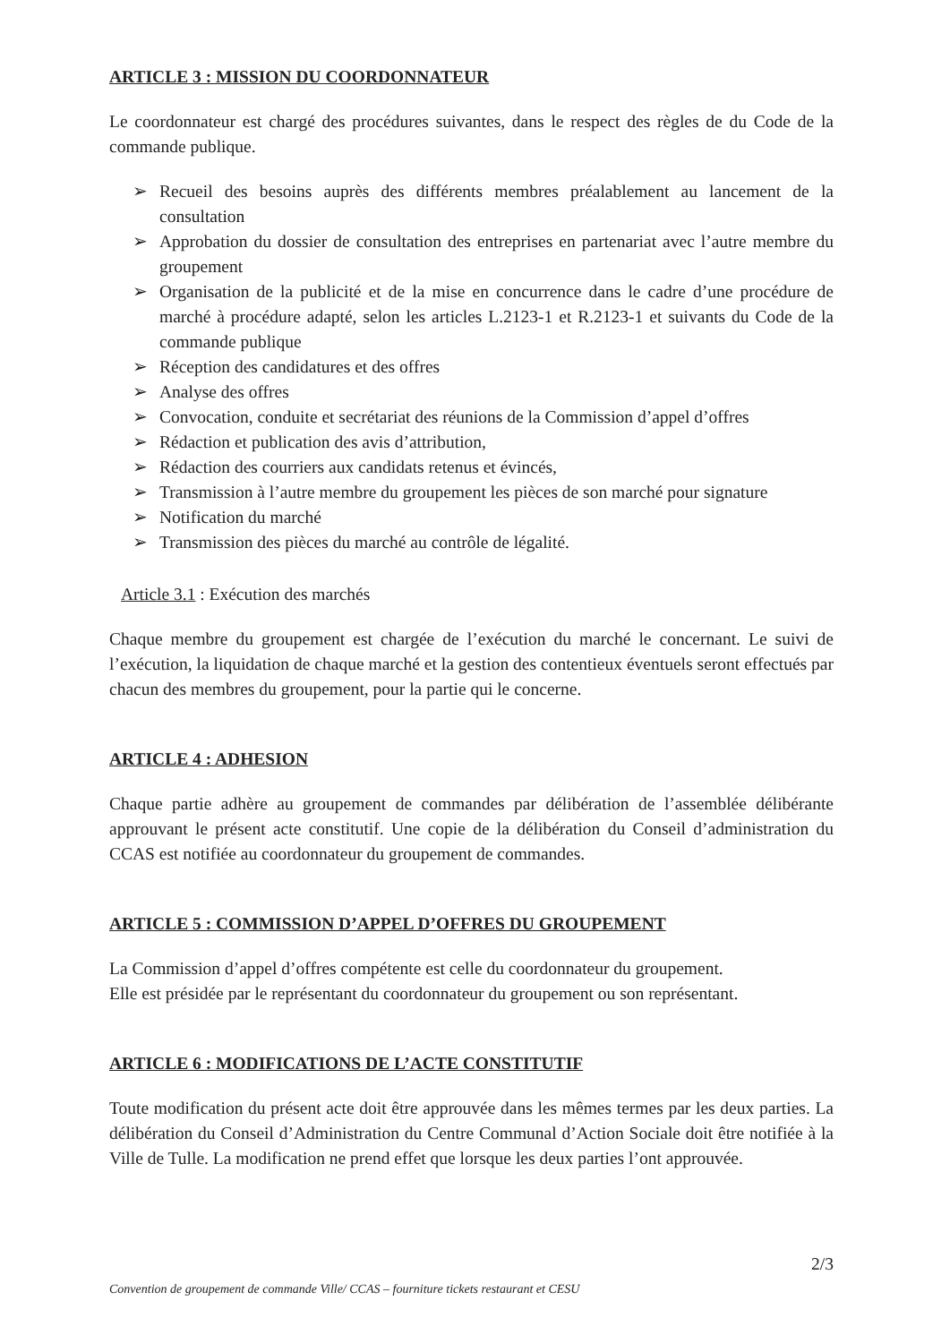ARTICLE 3 : MISSION DU COORDONNATEUR
Le coordonnateur est chargé des procédures suivantes, dans le respect des règles de du Code de la commande publique.
➢ Recueil des besoins auprès des différents membres préalablement au lancement de la consultation
➢ Approbation du dossier de consultation des entreprises en partenariat avec l’autre membre du groupement
➢ Organisation de la publicité et de la mise en concurrence dans le cadre d’une procédure de marché à procédure adapté, selon les articles L.2123-1 et R.2123-1 et suivants du Code de la commande publique
➢ Réception des candidatures et des offres
➢ Analyse des offres
➢ Convocation, conduite et secrétariat des réunions de la Commission d’appel d’offres
➢ Rédaction et publication des avis d’attribution,
➢ Rédaction des courriers aux candidats retenus et évincés,
➢ Transmission à l’autre membre du groupement les pièces de son marché pour signature
➢ Notification du marché
➢ Transmission des pièces du marché au contrôle de légalité.
Article 3.1 : Exécution des marchés
Chaque membre du groupement est chargée de l’exécution du marché le concernant. Le suivi de l’exécution, la liquidation de chaque marché et la gestion des contentieux éventuels seront effectués par chacun des membres du groupement, pour la partie qui le concerne.
ARTICLE 4 : ADHESION
Chaque partie adhère au groupement de commandes par délibération de l’assemblée délibérante approuvant le présent acte constitutif. Une copie de la délibération du Conseil d’administration du CCAS est notifiée au coordonnateur du groupement de commandes.
ARTICLE 5 : COMMISSION D’APPEL D’OFFRES DU GROUPEMENT
La Commission d’appel d’offres compétente est celle du coordonnateur du groupement.
Elle est présidée par le représentant du coordonnateur du groupement ou son représentant.
ARTICLE 6 : MODIFICATIONS DE L’ACTE CONSTITUTIF
Toute modification du présent acte doit être approuvée dans les mêmes termes par les deux parties. La délibération du Conseil d’Administration du Centre Communal d’Action Sociale doit être notifiée à la Ville de Tulle. La modification ne prend effet que lorsque les deux parties l’ont approuvée.
2/3
Convention de groupement de commande Ville/ CCAS – fourniture tickets restaurant et CESU